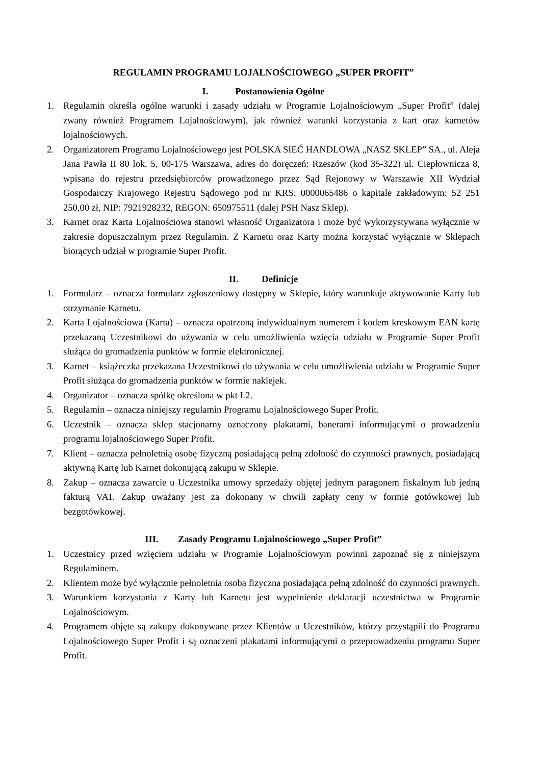REGULAMIN PROGRAMU LOJALNOŚCIOWEGO „SUPER PROFIT”
I. Postanowienia Ogólne
1. Regulamin określa ogólne warunki i zasady udziału w Programie Lojalnościowym „Super Profit” (dalej zwany również Programem Lojalnościowym), jak również warunki korzystania z kart oraz karnetów lojalnościowych.
2. Organizatorem Programu Lojalnościowego jest POLSKA SIEĆ HANDLOWA „NASZ SKLEP” SA., ul. Aleja Jana Pawła II 80 lok. 5, 00-175 Warszawa, adres do doręczeń: Rzeszów (kod 35-322) ul. Ciepłownicza 8, wpisana do rejestru przedsiębiorców prowadzonego przez Sąd Rejonowy w Warszawie XII Wydział Gospodarczy Krajowego Rejestru Sądowego pod nr KRS: 0000065486 o kapitale zakładowym: 52 251 250,00 zł, NIP: 7921928232, REGON: 650975511 (dalej PSH Nasz Sklep).
3. Karnet oraz Karta Lojalnościowa stanowi własność Organizatora i może być wykorzystywana wyłącznie w zakresie dopuszczalnym przez Regulamin. Z Karnetu oraz Karty można korzystać wyłącznie w Sklepach biorących udział w programie Super Profit.
II. Definicje
1. Formularz – oznacza formularz zgłoszeniowy dostępny w Sklepie, który warunkuje aktywowanie Karty lub otrzymanie Karnetu.
2. Karta Lojalnościowa (Karta) – oznacza opatrzoną indywidualnym numerem i kodem kreskowym EAN kartę przekazaną Uczestnikowi do używania w celu umożliwienia wzięcia udziału w Programie Super Profit służąca do gromadzenia punktów w formie elektronicznej.
3. Karnet – książeczka przekazana Uczestnikowi do używania w celu umożliwienia udziału w Programie Super Profit służąca do gromadzenia punktów w formie naklejek.
4. Organizator – oznacza spółkę określona w pkt I.2.
5. Regulamin – oznacza niniejszy regulamin Programu Lojalnościowego Super Profit.
6. Uczestnik – oznacza sklep stacjonarny oznaczony plakatami, banerami informującymi o prowadzeniu programu lojalnościowego Super Profit.
7. Klient – oznacza pełnoletnią osobę fizyczną posiadającą pełną zdolność do czynności prawnych, posiadającą aktywną Kartę lub Karnet dokonującą zakupu w Sklepie.
8. Zakup – oznacza zawarcie u Uczestnika umowy sprzedaży objętej jednym paragonem fiskalnym lub jedną fakturą VAT. Zakup uważany jest za dokonany w chwili zapłaty ceny w formie gotówkowej lub bezgotówkowej.
III. Zasady Programu Lojalnościowego „Super Profit”
1. Uczestnicy przed wzięciem udziału w Programie Lojalnościowym powinni zapoznać się z niniejszym Regulaminem.
2. Klientem może być wyłącznie pełnoletnia osoba fizyczna posiadająca pełną zdolność do czynności prawnych.
3. Warunkiem korzystania z Karty lub Karnetu jest wypełnienie deklaracji uczestnictwa w Programie Lojalnościowym.
4. Programem objęte są zakupy dokonywane przez Klientów u Uczestników, którzy przystąpili do Programu Lojalnościowego Super Profit i są oznaczeni plakatami informującymi o przeprowadzeniu programu Super Profit.